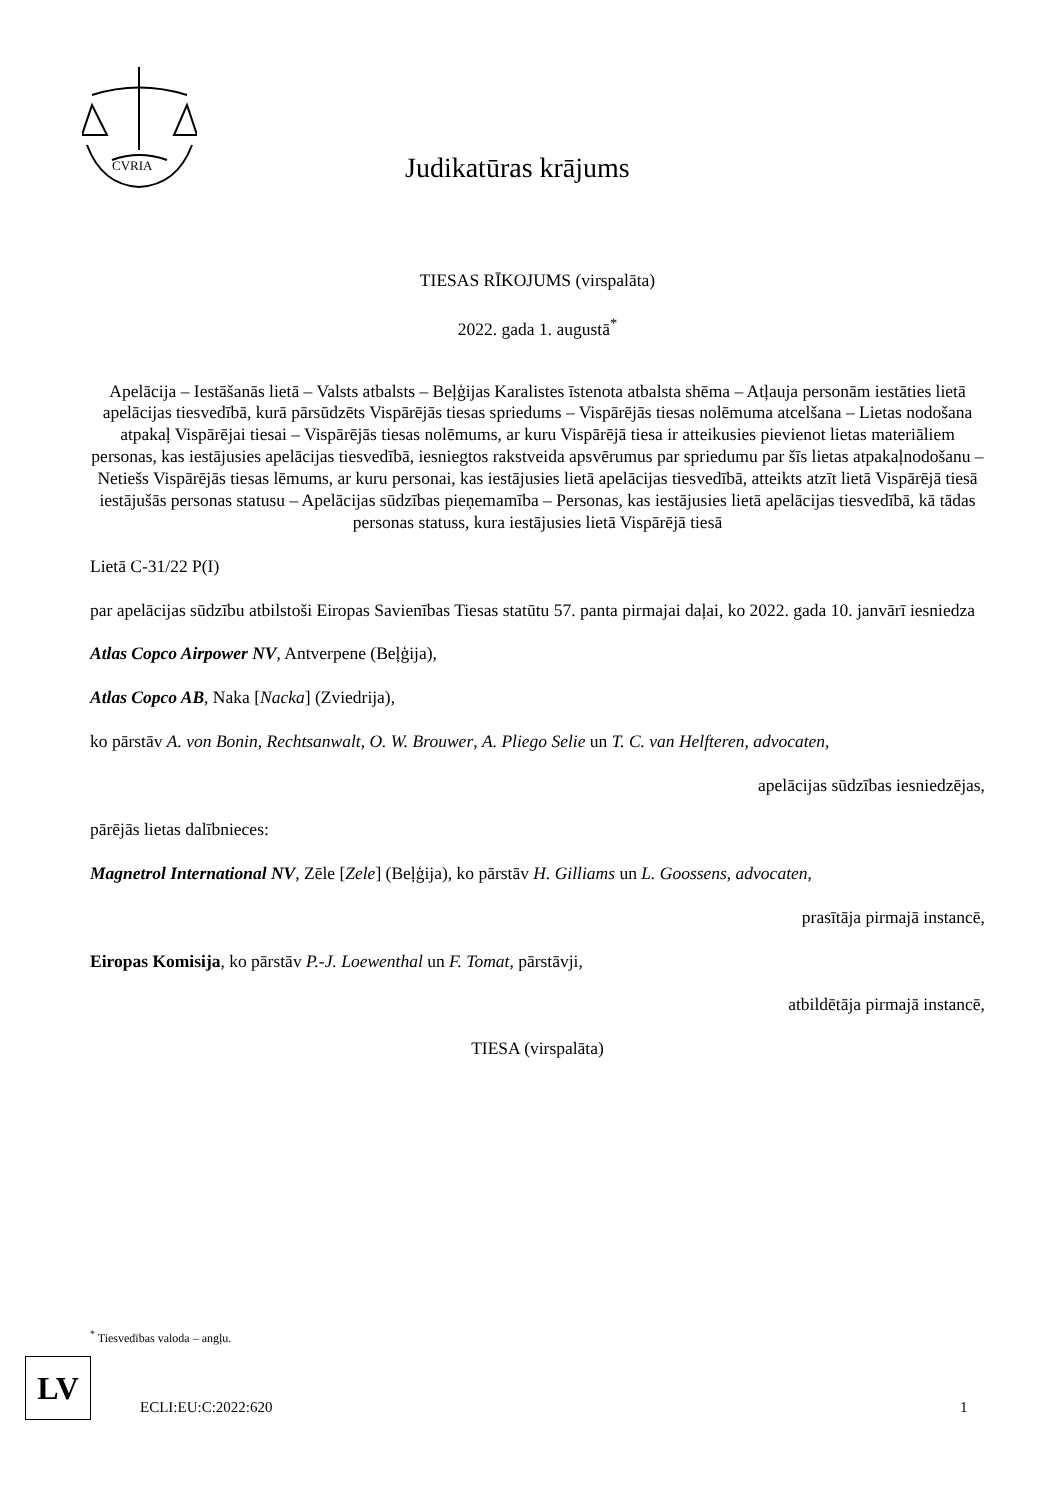CVRIA
Judikatūras krājums
TIESAS RĪKOJUMS (virspalāta)
2022. gada 1. augustā<sup>*</sup>
Apelācija – Iestāšanās lietā – Valsts atbalsts – Beļģijas Karalistes īstenota atbalsta shēma – Atļauja personām iestāties lietā apelācijas tiesvedībā, kurā pārsūdzēts Vispārējās tiesas spriedums – Vispārējās tiesas nolēmuma atcelšana – Lietas nodošana atpakaļ Vispārējai tiesai – Vispārējās tiesas nolēmums, ar kuru Vispārējā tiesa ir atteikusies pievienot lietas materiāliem personas, kas iestājusies apelācijas tiesvedībā, iesniegtos rakstveida apsvērumus par spriedumu par šīs lietas atpakaļnodošanu – Netiešs Vispārējās tiesas lēmums, ar kuru personai, kas iestājusies lietā apelācijas tiesvedībā, atteikts atzīt lietā Vispārējā tiesā iestājušās personas statusu – Apelācijas sūdzības pieņemamība – Personas, kas iestājusies lietā apelācijas tiesvedībā, kā tādas personas statuss, kura iestājusies lietā Vispārējā tiesā
Lietā C-31/22 P(I)
par apelācijas sūdzību atbilstoši Eiropas Savienības Tiesas statūtu 57. panta pirmajai daļai, ko 2022. gada 10. janvārī iesniedza
Atlas Copco Airpower NV, Antverpene (Beļģija),
Atlas Copco AB, Naka [Nacka] (Zviedrija),
ko pārstāv A. von Bonin, Rechtsanwalt, O. W. Brouwer, A. Pliego Selie un T. C. van Helfteren, advocaten,
apelācijas sūdzības iesniedzējas,
pārējās lietas dalībnieces:
Magnetrol International NV, Zēle [Zele] (Beļģija), ko pārstāv H. Gilliams un L. Goossens, advocaten,
prasītāja pirmajā instancē,
Eiropas Komisija, ko pārstāv P.-J. Loewenthal un F. Tomat, pārstāvji,
atbildētāja pirmajā instancē,
TIESA (virspalāta)
<sup>*</sup> Tiesvedības valoda – angļu.
LV
ECLI:EU:C:2022:620 1